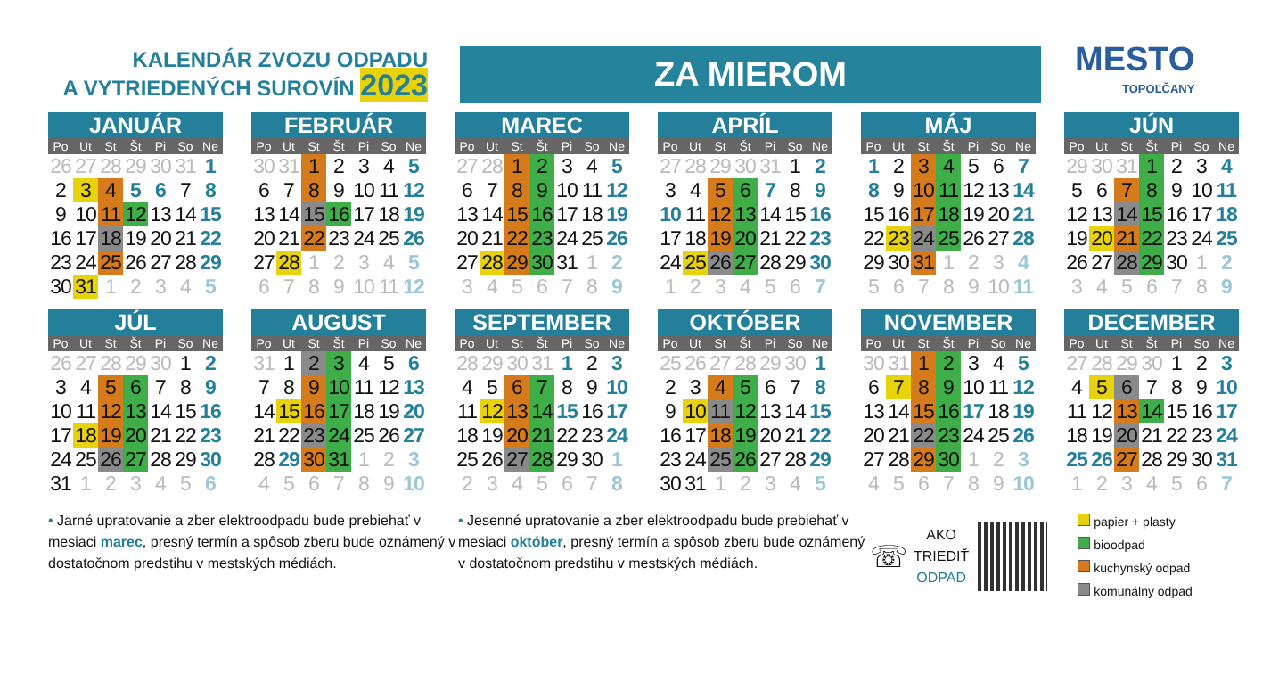KALENDÁR ZVOZU ODPADU
A VYTRIEDENÝCH SUROVÍN 2023
ZA MIEROM
MESTO
TOPOĽČANY
JANUÁR
| Po | Ut | St | Št | Pi | So | Ne |
| --- | --- | --- | --- | --- | --- | --- |
| 26 | 27 | 28 | 29 | 30 | 31 | 1 |
| 2 | 3 | 4 | 5 | 6 | 7 | 8 |
| 9 | 10 | 11 | 12 | 13 | 14 | 15 |
| 16 | 17 | 18 | 19 | 20 | 21 | 22 |
| 23 | 24 | 25 | 26 | 27 | 28 | 29 |
| 30 | 31 | 1 | 2 | 3 | 4 | 5 |
FEBRUÁR
| Po | Ut | St | Št | Pi | So | Ne |
| --- | --- | --- | --- | --- | --- | --- |
| 30 | 31 | 1 | 2 | 3 | 4 | 5 |
| 6 | 7 | 8 | 9 | 10 | 11 | 12 |
| 13 | 14 | 15 | 16 | 17 | 18 | 19 |
| 20 | 21 | 22 | 23 | 24 | 25 | 26 |
| 27 | 28 | 1 | 2 | 3 | 4 | 5 |
| 6 | 7 | 8 | 9 | 10 | 11 | 12 |
MAREC
| Po | Ut | St | Št | Pi | So | Ne |
| --- | --- | --- | --- | --- | --- | --- |
| 27 | 28 | 1 | 2 | 3 | 4 | 5 |
| 6 | 7 | 8 | 9 | 10 | 11 | 12 |
| 13 | 14 | 15 | 16 | 17 | 18 | 19 |
| 20 | 21 | 22 | 23 | 24 | 25 | 26 |
| 27 | 28 | 29 | 30 | 31 | 1 | 2 |
| 3 | 4 | 5 | 6 | 7 | 8 | 9 |
APRÍL
| Po | Ut | St | Št | Pi | So | Ne |
| --- | --- | --- | --- | --- | --- | --- |
| 27 | 28 | 29 | 30 | 31 | 1 | 2 |
| 3 | 4 | 5 | 6 | 7 | 8 | 9 |
| 10 | 11 | 12 | 13 | 14 | 15 | 16 |
| 17 | 18 | 19 | 20 | 21 | 22 | 23 |
| 24 | 25 | 26 | 27 | 28 | 29 | 30 |
| 1 | 2 | 3 | 4 | 5 | 6 | 7 |
MÁJ
| Po | Ut | St | Št | Pi | So | Ne |
| --- | --- | --- | --- | --- | --- | --- |
| 1 | 2 | 3 | 4 | 5 | 6 | 7 |
| 8 | 9 | 10 | 11 | 12 | 13 | 14 |
| 15 | 16 | 17 | 18 | 19 | 20 | 21 |
| 22 | 23 | 24 | 25 | 26 | 27 | 28 |
| 29 | 30 | 31 | 1 | 2 | 3 | 4 |
| 5 | 6 | 7 | 8 | 9 | 10 | 11 |
JÚN
| Po | Ut | St | Št | Pi | So | Ne |
| --- | --- | --- | --- | --- | --- | --- |
| 29 | 30 | 31 | 1 | 2 | 3 | 4 |
| 5 | 6 | 7 | 8 | 9 | 10 | 11 |
| 12 | 13 | 14 | 15 | 16 | 17 | 18 |
| 19 | 20 | 21 | 22 | 23 | 24 | 25 |
| 26 | 27 | 28 | 29 | 30 | 1 | 2 |
| 3 | 4 | 5 | 6 | 7 | 8 | 9 |
JÚL
| Po | Ut | St | Št | Pi | So | Ne |
| --- | --- | --- | --- | --- | --- | --- |
| 26 | 27 | 28 | 29 | 30 | 1 | 2 |
| 3 | 4 | 5 | 6 | 7 | 8 | 9 |
| 10 | 11 | 12 | 13 | 14 | 15 | 16 |
| 17 | 18 | 19 | 20 | 21 | 22 | 23 |
| 24 | 25 | 26 | 27 | 28 | 29 | 30 |
| 31 | 1 | 2 | 3 | 4 | 5 | 6 |
AUGUST
| Po | Ut | St | Št | Pi | So | Ne |
| --- | --- | --- | --- | --- | --- | --- |
| 31 | 1 | 2 | 3 | 4 | 5 | 6 |
| 7 | 8 | 9 | 10 | 11 | 12 | 13 |
| 14 | 15 | 16 | 17 | 18 | 19 | 20 |
| 21 | 22 | 23 | 24 | 25 | 26 | 27 |
| 28 | 29 | 30 | 31 | 1 | 2 | 3 |
| 4 | 5 | 6 | 7 | 8 | 9 | 10 |
SEPTEMBER
| Po | Ut | St | Št | Pi | So | Ne |
| --- | --- | --- | --- | --- | --- | --- |
| 28 | 29 | 30 | 31 | 1 | 2 | 3 |
| 4 | 5 | 6 | 7 | 8 | 9 | 10 |
| 11 | 12 | 13 | 14 | 15 | 16 | 17 |
| 18 | 19 | 20 | 21 | 22 | 23 | 24 |
| 25 | 26 | 27 | 28 | 29 | 30 | 1 |
| 2 | 3 | 4 | 5 | 6 | 7 | 8 |
OKTÓBER
| Po | Ut | St | Št | Pi | So | Ne |
| --- | --- | --- | --- | --- | --- | --- |
| 25 | 26 | 27 | 28 | 29 | 30 | 1 |
| 2 | 3 | 4 | 5 | 6 | 7 | 8 |
| 9 | 10 | 11 | 12 | 13 | 14 | 15 |
| 16 | 17 | 18 | 19 | 20 | 21 | 22 |
| 23 | 24 | 25 | 26 | 27 | 28 | 29 |
| 30 | 31 | 1 | 2 | 3 | 4 | 5 |
NOVEMBER
| Po | Ut | St | Št | Pi | So | Ne |
| --- | --- | --- | --- | --- | --- | --- |
| 30 | 31 | 1 | 2 | 3 | 4 | 5 |
| 6 | 7 | 8 | 9 | 10 | 11 | 12 |
| 13 | 14 | 15 | 16 | 17 | 18 | 19 |
| 20 | 21 | 22 | 23 | 24 | 25 | 26 |
| 27 | 28 | 29 | 30 | 1 | 2 | 3 |
| 4 | 5 | 6 | 7 | 8 | 9 | 10 |
DECEMBER
| Po | Ut | St | Št | Pi | So | Ne |
| --- | --- | --- | --- | --- | --- | --- |
| 27 | 28 | 29 | 30 | 1 | 2 | 3 |
| 4 | 5 | 6 | 7 | 8 | 9 | 10 |
| 11 | 12 | 13 | 14 | 15 | 16 | 17 |
| 18 | 19 | 20 | 21 | 22 | 23 | 24 |
| 25 | 26 | 27 | 28 | 29 | 30 | 31 |
| 1 | 2 | 3 | 4 | 5 | 6 | 7 |
• Jarné upratovanie a zber elektroodpadu bude prebiehať v mesiaci marec, presný termín a spôsob zberu bude oznámený v dostatočnom predstihu v mestských médiách.
• Jesenné upratovanie a zber elektroodpadu bude prebiehať v mesiaci október, presný termín a spôsob zberu bude oznámený v dostatočnom predstihu v mestských médiách.
☏
AKO
TRIEDIŤ
ODPAD
papier + plasty
bioodpad
kuchynský odpad
komunálny odpad